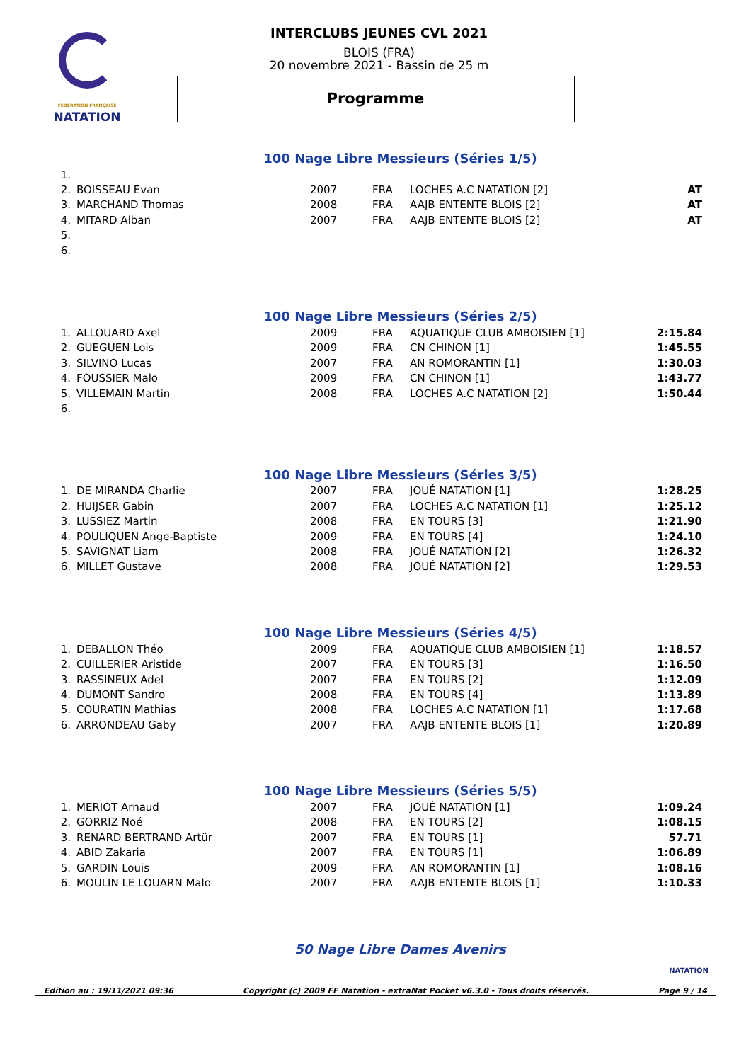FÉDÉRATION FRANÇAISE
NATATION
INTERCLUBS JEUNES CVL 2021
BLOIS (FRA)
20 novembre 2021 - Bassin de 25 m
Programme
100 Nage Libre Messieurs (Séries 1/5)
| 1. | | | | | |
| 2. | BOISSEAU Evan | 2007 | FRA | LOCHES A.C NATATION [2] | AT |
| 3. | MARCHAND Thomas | 2008 | FRA | AAJB ENTENTE BLOIS [2] | AT |
| 4. | MITARD Alban | 2007 | FRA | AAJB ENTENTE BLOIS [2] | AT |
| 5. | | | | | |
| 6. | | | | | |
100 Nage Libre Messieurs (Séries 2/5)
| 1. | ALLOUARD Axel | 2009 | FRA | AQUATIQUE CLUB AMBOISIEN [1] | 2:15.84 |
| 2. | GUEGUEN Lois | 2009 | FRA | CN CHINON [1] | 1:45.55 |
| 3. | SILVINO Lucas | 2007 | FRA | AN ROMORANTIN [1] | 1:30.03 |
| 4. | FOUSSIER Malo | 2009 | FRA | CN CHINON [1] | 1:43.77 |
| 5. | VILLEMAIN Martin | 2008 | FRA | LOCHES A.C NATATION [2] | 1:50.44 |
| 6. | | | | | |
100 Nage Libre Messieurs (Séries 3/5)
| 1. | DE MIRANDA Charlie | 2007 | FRA | JOUÉ NATATION [1] | 1:28.25 |
| 2. | HUIJSER Gabin | 2007 | FRA | LOCHES A.C NATATION [1] | 1:25.12 |
| 3. | LUSSIEZ Martin | 2008 | FRA | EN TOURS [3] | 1:21.90 |
| 4. | POULIQUEN Ange-Baptiste | 2009 | FRA | EN TOURS [4] | 1:24.10 |
| 5. | SAVIGNAT Liam | 2008 | FRA | JOUÉ NATATION [2] | 1:26.32 |
| 6. | MILLET Gustave | 2008 | FRA | JOUÉ NATATION [2] | 1:29.53 |
100 Nage Libre Messieurs (Séries 4/5)
| 1. | DEBALLON Théo | 2009 | FRA | AQUATIQUE CLUB AMBOISIEN [1] | 1:18.57 |
| 2. | CUILLERIER Aristide | 2007 | FRA | EN TOURS [3] | 1:16.50 |
| 3. | RASSINEUX Adel | 2007 | FRA | EN TOURS [2] | 1:12.09 |
| 4. | DUMONT Sandro | 2008 | FRA | EN TOURS [4] | 1:13.89 |
| 5. | COURATIN Mathias | 2008 | FRA | LOCHES A.C NATATION [1] | 1:17.68 |
| 6. | ARRONDEAU Gaby | 2007 | FRA | AAJB ENTENTE BLOIS [1] | 1:20.89 |
100 Nage Libre Messieurs (Séries 5/5)
| 1. | MERIOT Arnaud | 2007 | FRA | JOUÉ NATATION [1] | 1:09.24 |
| 2. | GORRIZ Noé | 2008 | FRA | EN TOURS [2] | 1:08.15 |
| 3. | RENARD BERTRAND Artür | 2007 | FRA | EN TOURS [1] | 57.71 |
| 4. | ABID Zakaria | 2007 | FRA | EN TOURS [1] | 1:06.89 |
| 5. | GARDIN Louis | 2009 | FRA | AN ROMORANTIN [1] | 1:08.16 |
| 6. | MOULIN LE LOUARN Malo | 2007 | FRA | AAJB ENTENTE BLOIS [1] | 1:10.33 |
50 Nage Libre Dames Avenirs
Edition au : 19/11/2021 09:36 Copyright (c) 2009 FF Natation - extraNat Pocket v6.3.0 - Tous droits réservés. Page 9 / 14
NATATION